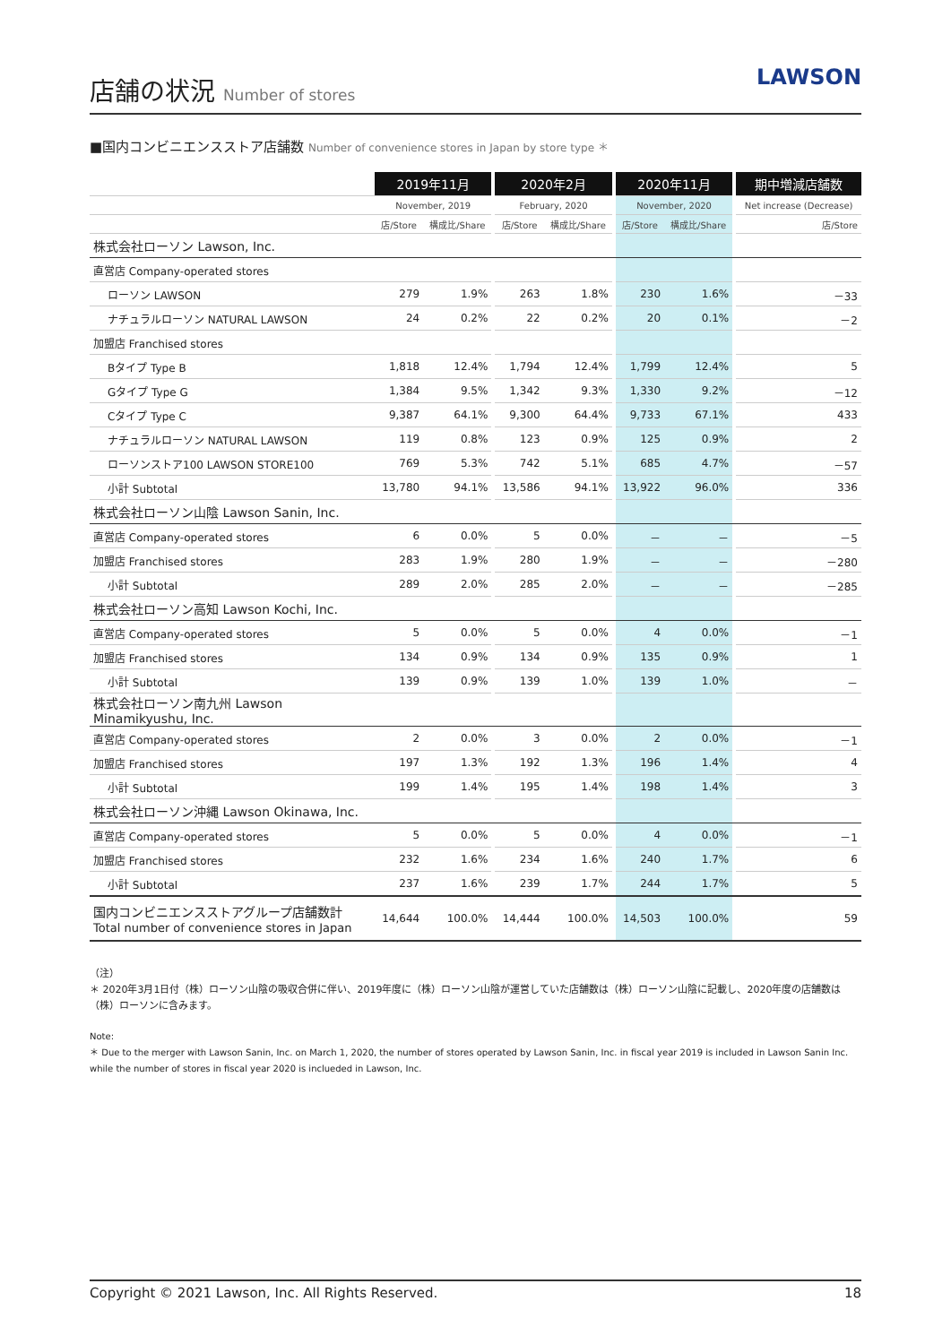店舗の状況 Number of stores
LAWSON
■国内コンビニエンスストア店舗数 Number of convenience stores in Japan by store type ＊
| | 2019年11月 | | | 2020年2月 | | | 2020年11月 | | | 期中増減店舗数 |
| --- | --- | --- | --- | --- | --- | --- | --- | --- | --- | --- |
| | November, 2019 | | | February, 2020 | | | November, 2020 | | | Net increase (Decrease) |
| | 店/Store | 構成比/Share | | 店/Store | 構成比/Share | | 店/Store | 構成比/Share | | 店/Store |
| 株式会社ローソン Lawson, Inc. | | | | | | | | | | |
| 直営店 Company-operated stores | | | | | | | | | | |
| ローソン LAWSON | 279 | 1.9% | | 263 | 1.8% | | 230 | 1.6% | | －33 |
| ナチュラルローソン NATURAL LAWSON | 24 | 0.2% | | 22 | 0.2% | | 20 | 0.1% | | －2 |
| 加盟店 Franchised stores | | | | | | | | | | |
| Bタイプ Type B | 1,818 | 12.4% | | 1,794 | 12.4% | | 1,799 | 12.4% | | 5 |
| Gタイプ Type G | 1,384 | 9.5% | | 1,342 | 9.3% | | 1,330 | 9.2% | | －12 |
| Cタイプ Type C | 9,387 | 64.1% | | 9,300 | 64.4% | | 9,733 | 67.1% | | 433 |
| ナチュラルローソン NATURAL LAWSON | 119 | 0.8% | | 123 | 0.9% | | 125 | 0.9% | | 2 |
| ローソンストア100 LAWSON STORE100 | 769 | 5.3% | | 742 | 5.1% | | 685 | 4.7% | | －57 |
| 小計 Subtotal | 13,780 | 94.1% | | 13,586 | 94.1% | | 13,922 | 96.0% | | 336 |
| 株式会社ローソン山陰 Lawson Sanin, Inc. | | | | | | | | | | |
| 直営店 Company-operated stores | 6 | 0.0% | | 5 | 0.0% | | － | － | | －5 |
| 加盟店 Franchised stores | 283 | 1.9% | | 280 | 1.9% | | － | － | | －280 |
| 小計 Subtotal | 289 | 2.0% | | 285 | 2.0% | | － | － | | －285 |
| 株式会社ローソン高知 Lawson Kochi, Inc. | | | | | | | | | | |
| 直営店 Company-operated stores | 5 | 0.0% | | 5 | 0.0% | | 4 | 0.0% | | －1 |
| 加盟店 Franchised stores | 134 | 0.9% | | 134 | 0.9% | | 135 | 0.9% | | 1 |
| 小計 Subtotal | 139 | 0.9% | | 139 | 1.0% | | 139 | 1.0% | | － |
| 株式会社ローソン南九州 Lawson Minamikyushu, Inc. | | | | | | | | | | |
| 直営店 Company-operated stores | 2 | 0.0% | | 3 | 0.0% | | 2 | 0.0% | | －1 |
| 加盟店 Franchised stores | 197 | 1.3% | | 192 | 1.3% | | 196 | 1.4% | | 4 |
| 小計 Subtotal | 199 | 1.4% | | 195 | 1.4% | | 198 | 1.4% | | 3 |
| 株式会社ローソン沖縄 Lawson Okinawa, Inc. | | | | | | | | | | |
| 直営店 Company-operated stores | 5 | 0.0% | | 5 | 0.0% | | 4 | 0.0% | | －1 |
| 加盟店 Franchised stores | 232 | 1.6% | | 234 | 1.6% | | 240 | 1.7% | | 6 |
| 小計 Subtotal | 237 | 1.6% | | 239 | 1.7% | | 244 | 1.7% | | 5 |
| 国内コンビニエンスストアグループ店舗数計 Total number of convenience stores in Japan | 14,644 | 100.0% | | 14,444 | 100.0% | | 14,503 | 100.0% | | 59 |
（注）
＊ 2020年3月1日付（株）ローソン山陰の吸収合併に伴い、2019年度に（株）ローソン山陰が運営していた店舗数は（株）ローソン山陰に記載し、2020年度の店舗数は（株）ローソンに含みます。
Note:
＊ Due to the merger with Lawson Sanin, Inc. on March 1, 2020, the number of stores operated by Lawson Sanin, Inc. in fiscal year 2019 is included in Lawson Sanin Inc. while the number of stores in fiscal year 2020 is inclueded in Lawson, Inc.
Copyright © 2021 Lawson, Inc. All Rights Reserved. 18